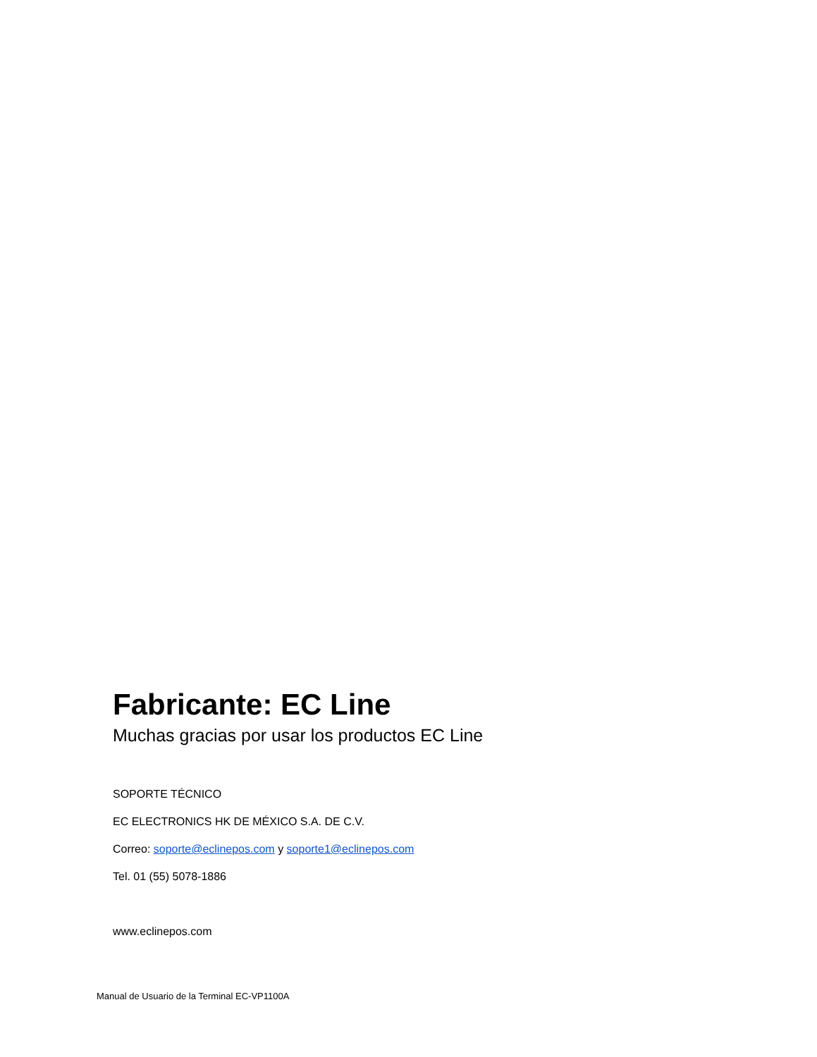Fabricante: EC Line
Muchas gracias por usar los productos EC Line
SOPORTE TÉCNICO
EC ELECTRONICS HK DE MÉXICO S.A. DE C.V.
Correo: soporte@eclinepos.com y soporte1@eclinepos.com
Tel. 01 (55) 5078-1886
www.eclinepos.com
Manual de Usuario de la Terminal EC-VP1100A